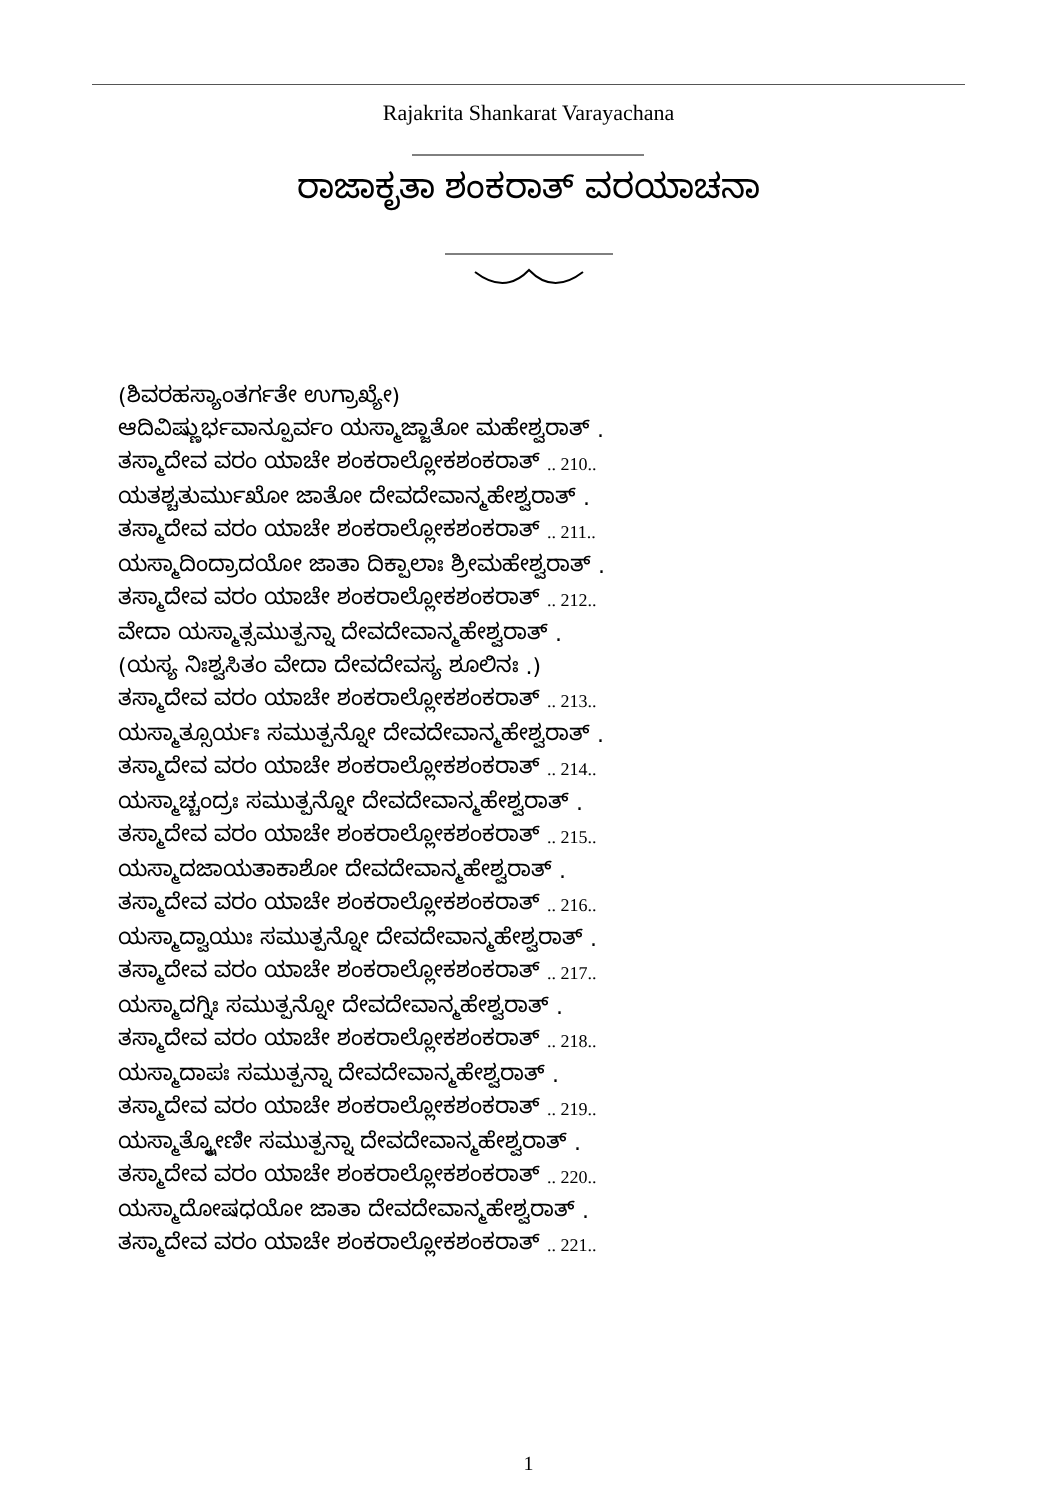Rajakrita Shankarat Varayachana
ರಾಜಾಕೃತಾ ಶಂಕರಾತ್ ವರಯಾಚನಾ
(ಶಿವರಹಸ್ಯಾಂತರ್ಗತೇ ಉಗ್ರಾಖ್ಯೇ)
ಆದಿವಿಷ್ಣುರ್ಭವಾನ್ಪೂರ್ವಂ ಯಸ್ಮಾಜ್ಜಾತೋ ಮಹೇಶ್ವರಾತ್ .
ತಸ್ಮಾದೇವ ವರಂ ಯಾಚೇ ಶಂಕರಾಲ್ಲೋಕಶಂಕರಾತ್ .. 210..
ಯತಶ್ಚತುರ್ಮುಖೋ ಜಾತೋ ದೇವದೇವಾನ್ಮಹೇಶ್ವರಾತ್ .
ತಸ್ಮಾದೇವ ವರಂ ಯಾಚೇ ಶಂಕರಾಲ್ಲೋಕಶಂಕರಾತ್ .. 211..
ಯಸ್ಮಾದಿಂದ್ರಾದಯೋ ಜಾತಾ ದಿಕ್ಪಾಲಾಃ ಶ್ರೀಮಹೇಶ್ವರಾತ್ .
ತಸ್ಮಾದೇವ ವರಂ ಯಾಚೇ ಶಂಕರಾಲ್ಲೋಕಶಂಕರಾತ್ .. 212..
ವೇದಾ ಯಸ್ಮಾತ್ಸಮುತ್ಪನ್ನಾ ದೇವದೇವಾನ್ಮಹೇಶ್ವರಾತ್ .
(ಯಸ್ಯ ನಿಃಶ್ವಸಿತಂ ವೇದಾ ದೇವದೇವಸ್ಯ ಶೂಲಿನಃ .)
ತಸ್ಮಾದೇವ ವರಂ ಯಾಚೇ ಶಂಕರಾಲ್ಲೋಕಶಂಕರಾತ್ .. 213..
ಯಸ್ಮಾತ್ಸೂರ್ಯಃ ಸಮುತ್ಪನ್ನೋ ದೇವದೇವಾನ್ಮಹೇಶ್ವರಾತ್ .
ತಸ್ಮಾದೇವ ವರಂ ಯಾಚೇ ಶಂಕರಾಲ್ಲೋಕಶಂಕರಾತ್ .. 214..
ಯಸ್ಮಾಚ್ಚಂದ್ರಃ ಸಮುತ್ಪನ್ನೋ ದೇವದೇವಾನ್ಮಹೇಶ್ವರಾತ್ .
ತಸ್ಮಾದೇವ ವರಂ ಯಾಚೇ ಶಂಕರಾಲ್ಲೋಕಶಂಕರಾತ್ .. 215..
ಯಸ್ಮಾದಜಾಯತಾಕಾಶೋ ದೇವದೇವಾನ್ಮಹೇಶ್ವರಾತ್ .
ತಸ್ಮಾದೇವ ವರಂ ಯಾಚೇ ಶಂಕರಾಲ್ಲೋಕಶಂಕರಾತ್ .. 216..
ಯಸ್ಮಾದ್ವಾಯುಃ ಸಮುತ್ಪನ್ನೋ ದೇವದೇವಾನ್ಮಹೇಶ್ವರಾತ್ .
ತಸ್ಮಾದೇವ ವರಂ ಯಾಚೇ ಶಂಕರಾಲ್ಲೋಕಶಂಕರಾತ್ .. 217..
ಯಸ್ಮಾದಗ್ನಿಃ ಸಮುತ್ಪನ್ನೋ ದೇವದೇವಾನ್ಮಹೇಶ್ವರಾತ್ .
ತಸ್ಮಾದೇವ ವರಂ ಯಾಚೇ ಶಂಕರಾಲ್ಲೋಕಶಂಕರಾತ್ .. 218..
ಯಸ್ಮಾದಾಪಃ ಸಮುತ್ಪನ್ನಾ ದೇವದೇವಾನ್ಮಹೇಶ್ವರಾತ್ .
ತಸ್ಮಾದೇವ ವರಂ ಯಾಚೇ ಶಂಕರಾಲ್ಲೋಕಶಂಕರಾತ್ .. 219..
ಯಸ್ಮಾತ್ಕ್ಷೋಣೀ ಸಮುತ್ಪನ್ನಾ ದೇವದೇವಾನ್ಮಹೇಶ್ವರಾತ್ .
ತಸ್ಮಾದೇವ ವರಂ ಯಾಚೇ ಶಂಕರಾಲ್ಲೋಕಶಂಕರಾತ್ .. 220..
ಯಸ್ಮಾದೋಷಧಯೋ ಜಾತಾ ದೇವದೇವಾನ್ಮಹೇಶ್ವರಾತ್ .
ತಸ್ಮಾದೇವ ವರಂ ಯಾಚೇ ಶಂಕರಾಲ್ಲೋಕಶಂಕರಾತ್ .. 221..
1